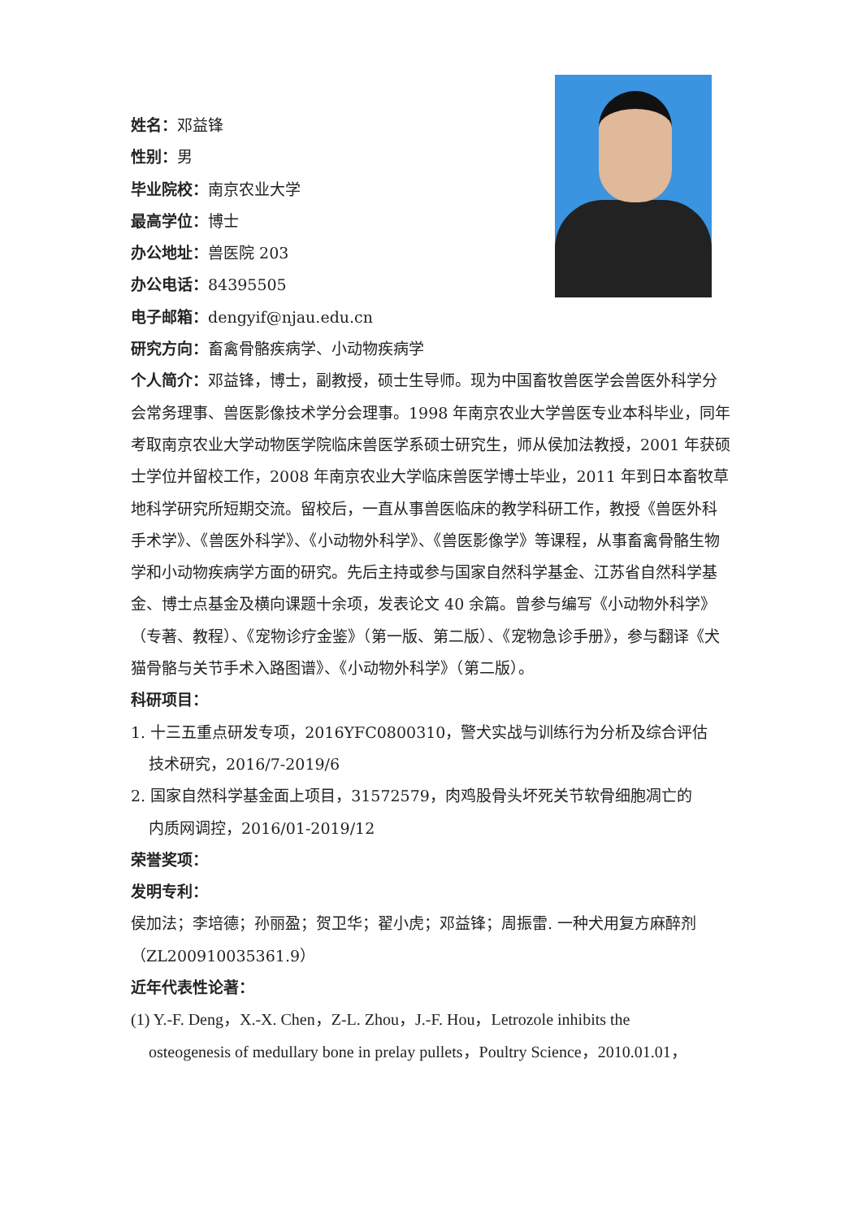姓名：邓益锋
性别：男
毕业院校：南京农业大学
最高学位：博士
办公地址：兽医院 203
办公电话：84395505
电子邮箱：dengyif@njau.edu.cn
研究方向：畜禽骨骼疾病学、小动物疾病学
个人简介：邓益锋，博士，副教授，硕士生导师。现为中国畜牧兽医学会兽医外科学分会常务理事、兽医影像技术学分会理事。1998 年南京农业大学兽医专业本科毕业，同年考取南京农业大学动物医学院临床兽医学系硕士研究生，师从侯加法教授，2001 年获硕士学位并留校工作，2008 年南京农业大学临床兽医学博士毕业，2011 年到日本畜牧草地科学研究所短期交流。留校后，一直从事兽医临床的教学科研工作，教授《兽医外科手术学》、《兽医外科学》、《小动物外科学》、《兽医影像学》等课程，从事畜禽骨骼生物学和小动物疾病学方面的研究。先后主持或参与国家自然科学基金、江苏省自然科学基金、博士点基金及横向课题十余项，发表论文 40 余篇。曾参与编写《小动物外科学》（专著、教程）、《宠物诊疗金鉴》（第一版、第二版）、《宠物急诊手册》，参与翻译《犬猫骨骼与关节手术入路图谱》、《小动物外科学》（第二版）。
科研项目：
1. 十三五重点研发专项，2016YFC0800310，警犬实战与训练行为分析及综合评估
技术研究，2016/7-2019/6
2. 国家自然科学基金面上项目，31572579，肉鸡股骨头坏死关节软骨细胞凋亡的
内质网调控，2016/01-2019/12
荣誉奖项：
发明专利：
侯加法；李培德；孙丽盈；贺卫华；翟小虎；邓益锋；周振雷. 一种犬用复方麻醉剂（ZL200910035361.9）
近年代表性论著：
(1) Y.-F. Deng，X.-X. Chen，Z-L. Zhou，J.-F. Hou，Letrozole inhibits the
osteogenesis of medullary bone in prelay pullets，Poultry Science，2010.01.01，